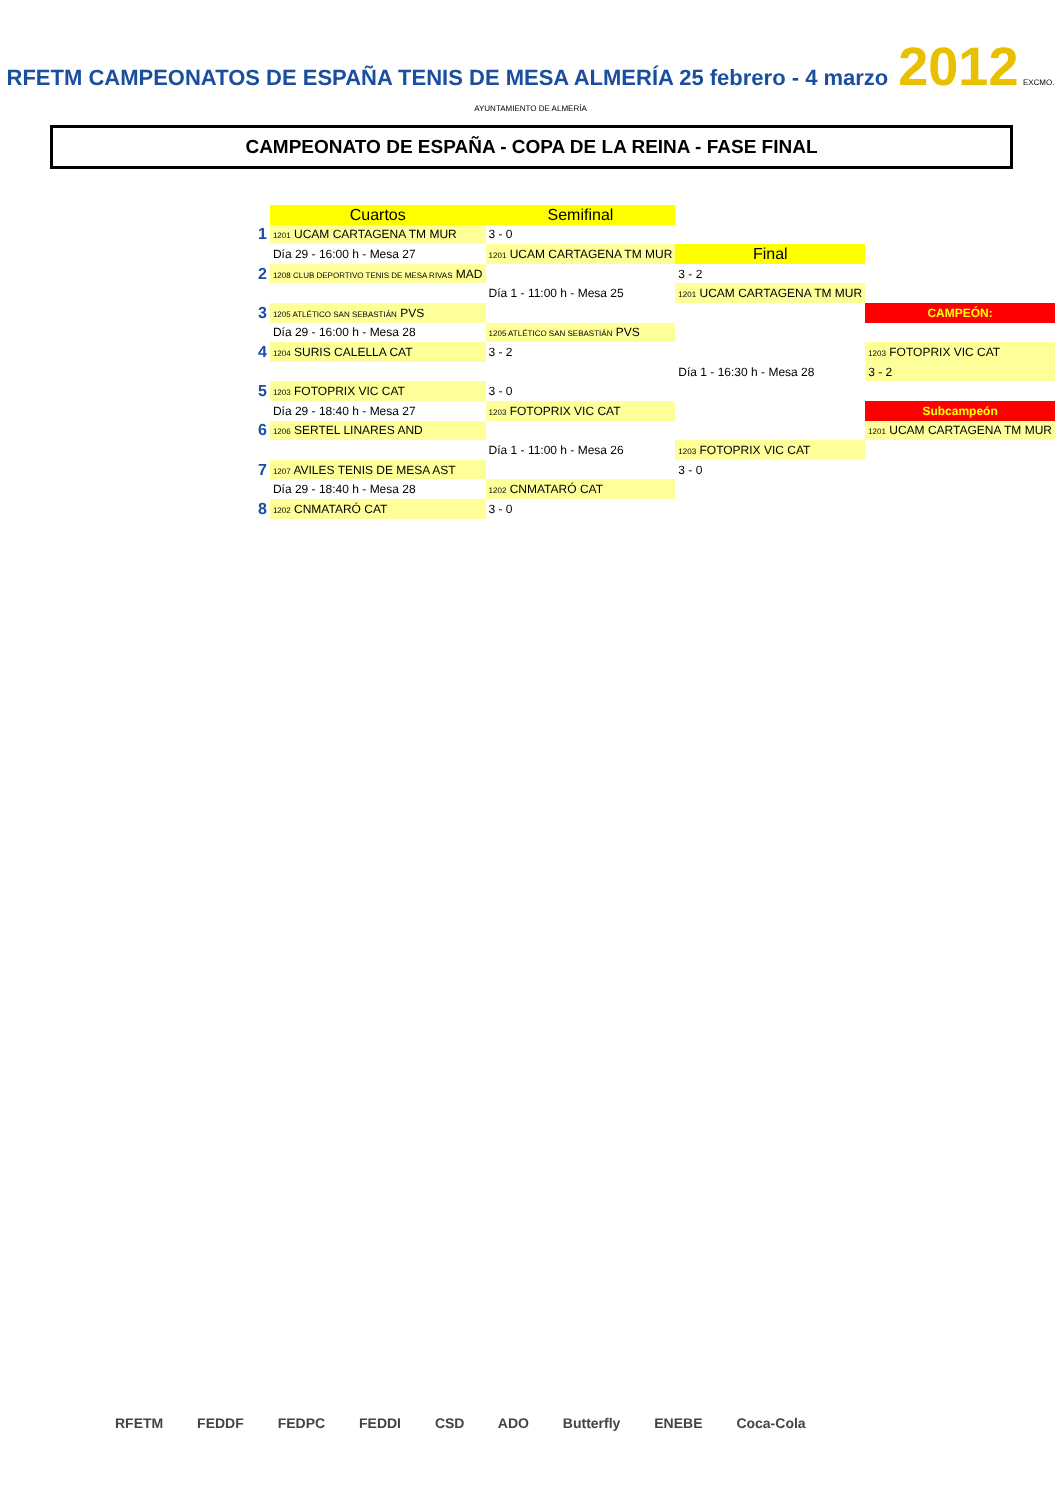RFETM CAMPEONATOS DE ESPAÑA TENIS DE MESA ALMERÍA 25 febrero - 4 marzo 2012 EXCMO. AYUNTAMIENTO DE ALMERÍA
CAMPEONATO DE ESPAÑA - COPA DE LA REINA - FASE FINAL
| | Cuartos | Semifinal | | |
| 1 | 1201 UCAM CARTAGENA TM MUR | 3 - 0 | | |
| | Día 29 - 16:00 h - Mesa 27 | 1201 UCAM CARTAGENA TM MUR | Final | |
| 2 | 1208 CLUB DEPORTIVO TENIS DE MESA RIVAS MAD | | 3 - 2 | |
| | | Día 1 - 11:00 h - Mesa 25 | 1201 UCAM CARTAGENA TM MUR | |
| 3 | 1205 ATLÉTICO SAN SEBASTIÁN PVS | | | CAMPEÓN: |
| | Día 29 - 16:00 h - Mesa 28 | 1205 ATLÉTICO SAN SEBASTIÁN PVS | | |
| 4 | 1204 SURIS CALELLA CAT | 3 - 2 | | 1203 FOTOPRIX VIC CAT |
| | | | Día 1 - 16:30 h - Mesa 28 | 3 - 2 |
| 5 | 1203 FOTOPRIX VIC CAT | 3 - 0 | | |
| | Día 29 - 18:40 h - Mesa 27 | 1203 FOTOPRIX VIC CAT | | Subcampeón |
| 6 | 1206 SERTEL LINARES AND | | | 1201 UCAM CARTAGENA TM MUR |
| | | Día 1 - 11:00 h - Mesa 26 | 1203 FOTOPRIX VIC CAT | |
| 7 | 1207 AVILES TENIS DE MESA AST | | 3 - 0 | |
| | Día 29 - 18:40 h - Mesa 28 | 1202 CNMATARÓ CAT | | |
| 8 | 1202 CNMATARÓ CAT | 3 - 0 | | |
RFETM FEDDF FEDPC FEDDI CSD ADO Butterfly ENEBE Coca-Cola